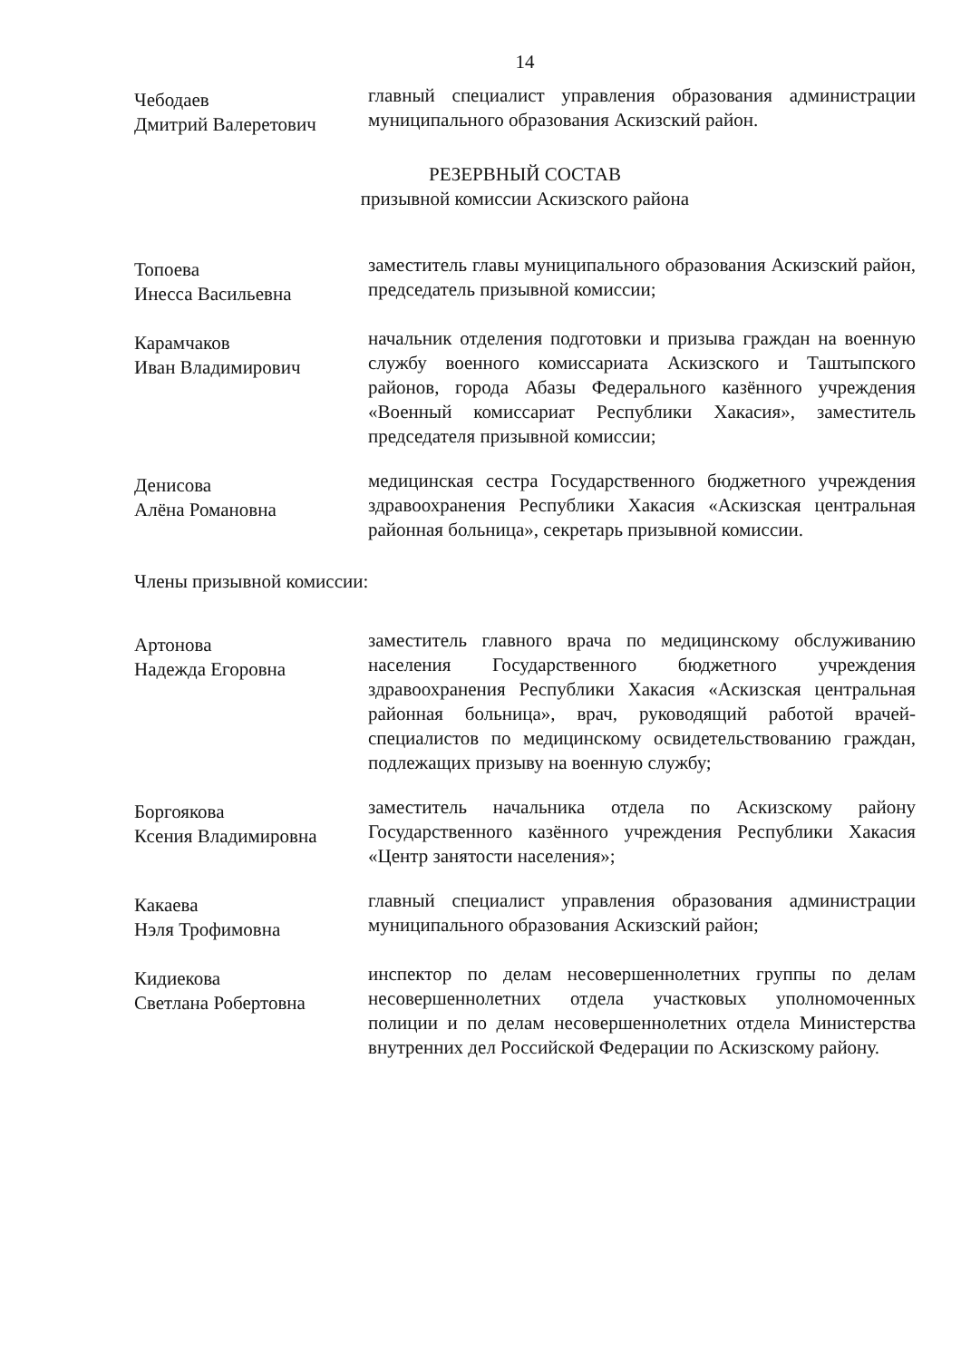14
Чебодаев
Дмитрий Валеретович
главный специалист управления образования администрации муниципального образования Аскизский район.
РЕЗЕРВНЫЙ СОСТАВ
призывной комиссии Аскизского района
Топоева
Инесса Васильевна
заместитель главы муниципального образования Аскизский район, председатель призывной комиссии;
Карамчаков
Иван Владимирович
начальник отделения подготовки и призыва граждан на военную службу военного комиссариата Аскизского и Таштыпского районов, города Абазы Федерального казённого учреждения «Военный комиссариат Республики Хакасия», заместитель председателя призывной комиссии;
Денисова
Алёна Романовна
медицинская сестра Государственного бюджетного учреждения здравоохранения Республики Хакасия «Аскизская центральная районная больница», секретарь призывной комиссии.
Члены призывной комиссии:
Артонова
Надежда Егоровна
заместитель главного врача по медицинскому обслуживанию населения Государственного бюджетного учреждения здравоохранения Республики Хакасия «Аскизская центральная районная больница», врач, руководящий работой врачей-специалистов по медицинскому освидетельствованию граждан, подлежащих призыву на военную службу;
Боргоякова
Ксения Владимировна
заместитель начальника отдела по Аскизскому району Государственного казённого учреждения Республики Хакасия «Центр занятости населения»;
Какаева
Нэля Трофимовна
главный специалист управления образования администрации муниципального образования Аскизский район;
Кидиекова
Светлана Робертовна
инспектор по делам несовершеннолетних группы по делам несовершеннолетних отдела участковых уполномоченных полиции и по делам несовершеннолетних отдела Министерства внутренних дел Российской Федерации по Аскизскому району.